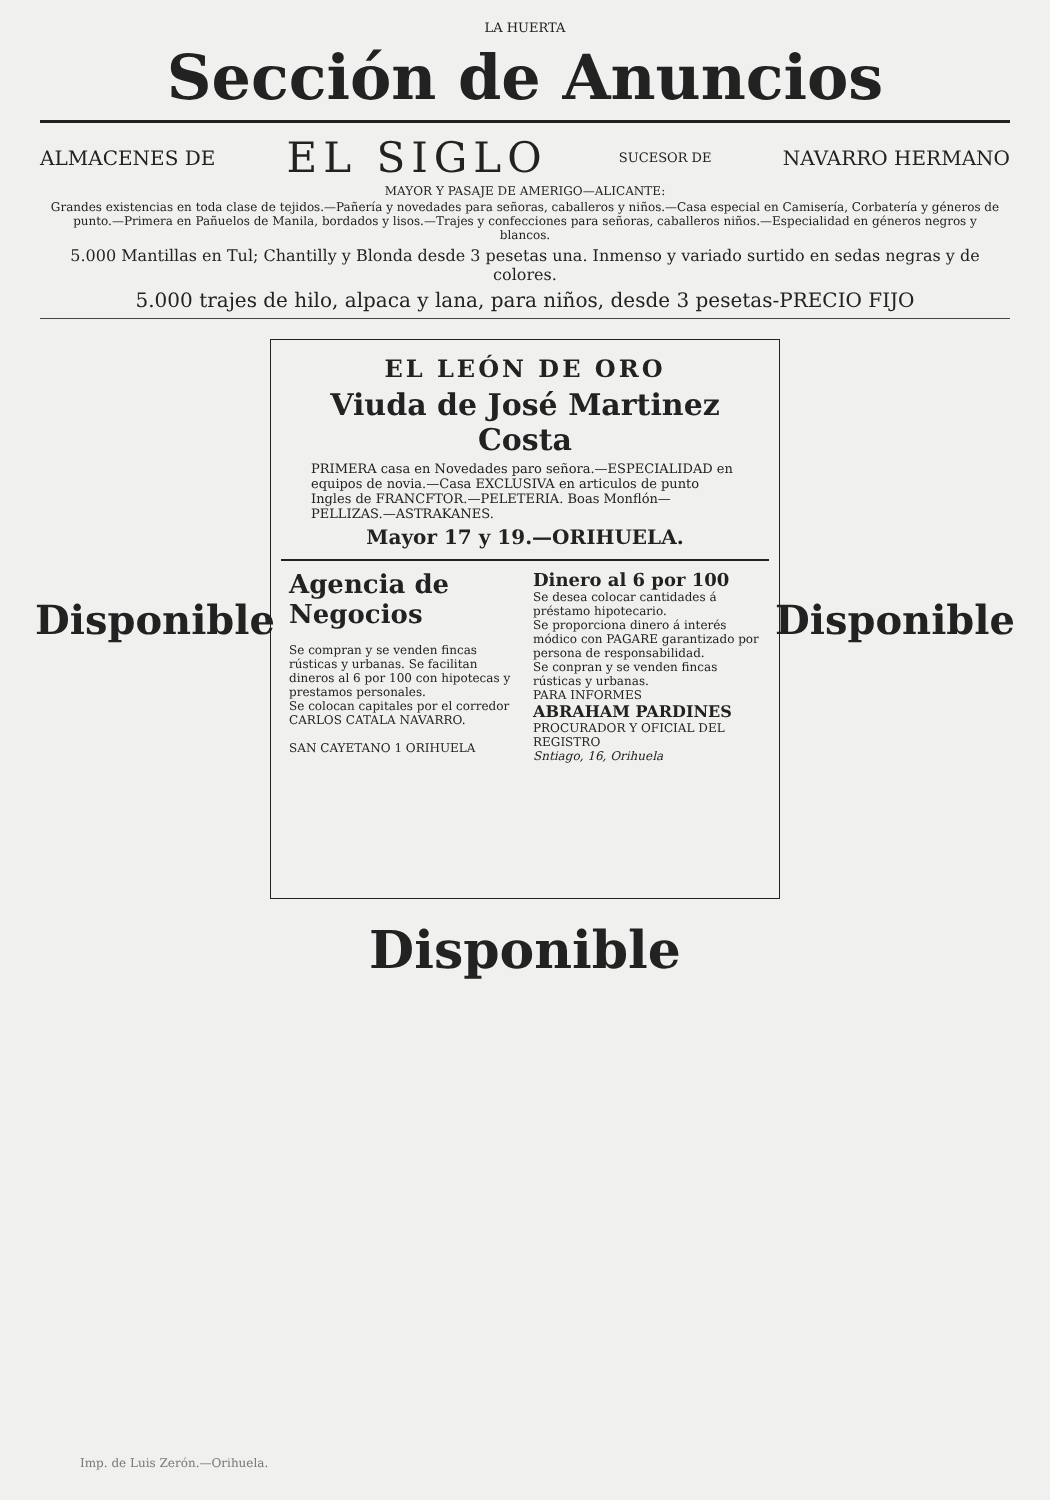LA HUERTA
Sección de Anuncios
ALMACENES DE EL SIGLO SUCESOR DE NAVARRO HERMANO
MAYOR Y PASAJE DE AMERIGO—ALICANTE:
Grandes existencias en toda clase de tejidos.—Pañería y novedades para señoras, caballeros y niños.—Casa especial en Camisería, Corbatería y géneros de punto.—Primera en Pañuelos de Manila, bordados y lisos.—Trajes y confecciones para señoras, caballeros niños.—Especialidad en géneros negros y blancos.
5.000 Mantillas en Tul; Chantilly y Blonda desde 3 pesetas una. Inmenso y variado surtido en sedas negras y de colores.
5.000 trajes de hilo, alpaca y lana, para niños, desde 3 pesetas-PRECIO FIJO
Disponible
EL LEÓN DE ORO
Viuda de José Martinez Costa
PRIMERA casa en Novedades paro señora.—ESPECIALIDAD en equipos de novia.—Casa EXCLUSIVA en articulos de punto Ingles de FRANCFTOR.—PELETERIA. Boas Monflón—PELLIZAS.—ASTRAKANES.
Mayor 17 y 19.—ORIHUELA.
Agencia de Negocios
Se compran y se venden fincas rústicas y urbanas. Se facilitan dineros al 6 por 100 con hipotecas y prestamos personales.
Se colocan capitales por el corredor CARLOS CATALA NAVARRO.
SAN CAYETANO 1 ORIHUELA
Dinero al 6 por 100
Se desea colocar cantidades á préstamo hipotecario.
Se proporciona dinero á interés módico con PAGARE garantizado por persona de responsabilidad.
Se conpran y se venden fincas rústicas y urbanas.
PARA INFORMES
ABRAHAM PARDINES
PROCURADOR Y OFICIAL DEL REGISTRO
Sntiago, 16, Orihuela
Disponible
Disponible
Imp. de Luis Zerón.—Orihuela.